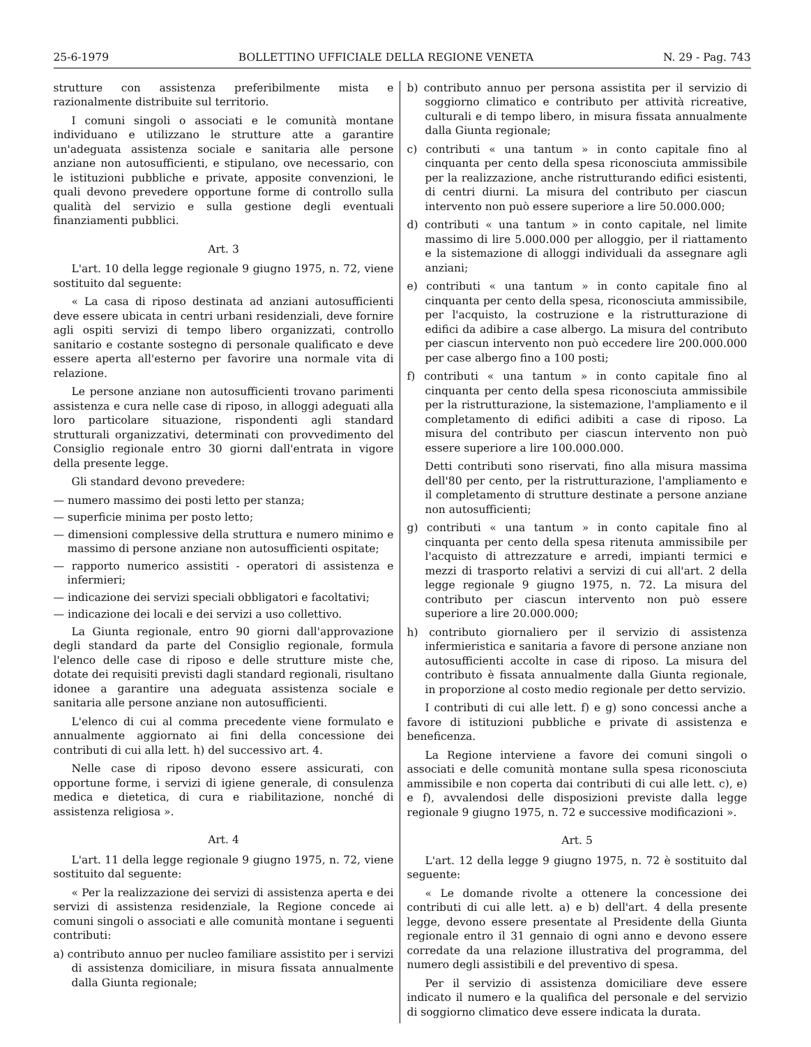25-6-1979 BOLLETTINO UFFICIALE DELLA REGIONE VENETA N. 29 - Pag. 743
strutture con assistenza preferibilmente mista e razionalmente distribuite sul territorio.
I comuni singoli o associati e le comunità montane individuano e utilizzano le strutture atte a garantire un'adeguata assistenza sociale e sanitaria alle persone anziane non autosufficienti, e stipulano, ove necessario, con le istituzioni pubbliche e private, apposite convenzioni, le quali devono prevedere opportune forme di controllo sulla qualità del servizio e sulla gestione degli eventuali finanziamenti pubblici.
Art. 3
L'art. 10 della legge regionale 9 giugno 1975, n. 72, viene sostituito dal seguente:
« La casa di riposo destinata ad anziani autosufficienti deve essere ubicata in centri urbani residenziali, deve fornire agli ospiti servizi di tempo libero organizzati, controllo sanitario e costante sostegno di personale qualificato e deve essere aperta all'esterno per favorire una normale vita di relazione.
Le persone anziane non autosufficienti trovano parimenti assistenza e cura nelle case di riposo, in alloggi adeguati alla loro particolare situazione, rispondenti agli standard strutturali organizzativi, determinati con provvedimento del Consiglio regionale entro 30 giorni dall'entrata in vigore della presente legge.
Gli standard devono prevedere:
— numero massimo dei posti letto per stanza;
— superficie minima per posto letto;
— dimensioni complessive della struttura e numero minimo e massimo di persone anziane non autosufficienti ospitate;
— rapporto numerico assistiti - operatori di assistenza e infermieri;
— indicazione dei servizi speciali obbligatori e facoltativi;
— indicazione dei locali e dei servizi a uso collettivo.
La Giunta regionale, entro 90 giorni dall'approvazione degli standard da parte del Consiglio regionale, formula l'elenco delle case di riposo e delle strutture miste che, dotate dei requisiti previsti dagli standard regionali, risultano idonee a garantire una adeguata assistenza sociale e sanitaria alle persone anziane non autosufficienti.
L'elenco di cui al comma precedente viene formulato e annualmente aggiornato ai fini della concessione dei contributi di cui alla lett. h) del successivo art. 4.
Nelle case di riposo devono essere assicurati, con opportune forme, i servizi di igiene generale, di consulenza medica e dietetica, di cura e riabilitazione, nonché di assistenza religiosa ».
Art. 4
L'art. 11 della legge regionale 9 giugno 1975, n. 72, viene sostituito dal seguente:
« Per la realizzazione dei servizi di assistenza aperta e dei servizi di assistenza residenziale, la Regione concede ai comuni singoli o associati e alle comunità montane i seguenti contributi:
a) contributo annuo per nucleo familiare assistito per i servizi di assistenza domiciliare, in misura fissata annualmente dalla Giunta regionale;
b) contributo annuo per persona assistita per il servizio di soggiorno climatico e contributo per attività ricreative, culturali e di tempo libero, in misura fissata annualmente dalla Giunta regionale;
c) contributi « una tantum » in conto capitale fino al cinquanta per cento della spesa riconosciuta ammissibile per la realizzazione, anche ristrutturando edifici esistenti, di centri diurni. La misura del contributo per ciascun intervento non può essere superiore a lire 50.000.000;
d) contributi « una tantum » in conto capitale, nel limite massimo di lire 5.000.000 per alloggio, per il riattamento e la sistemazione di alloggi individuali da assegnare agli anziani;
e) contributi « una tantum » in conto capitale fino al cinquanta per cento della spesa, riconosciuta ammissibile, per l'acquisto, la costruzione e la ristrutturazione di edifici da adibire a case albergo. La misura del contributo per ciascun intervento non può eccedere lire 200.000.000 per case albergo fino a 100 posti;
f) contributi « una tantum » in conto capitale fino al cinquanta per cento della spesa riconosciuta ammissibile per la ristrutturazione, la sistemazione, l'ampliamento e il completamento di edifici adibiti a case di riposo. La misura del contributo per ciascun intervento non può essere superiore a lire 100.000.000.
Detti contributi sono riservati, fino alla misura massima dell'80 per cento, per la ristrutturazione, l'ampliamento e il completamento di strutture destinate a persone anziane non autosufficienti;
g) contributi « una tantum » in conto capitale fino al cinquanta per cento della spesa ritenuta ammissibile per l'acquisto di attrezzature e arredi, impianti termici e mezzi di trasporto relativi a servizi di cui all'art. 2 della legge regionale 9 giugno 1975, n. 72. La misura del contributo per ciascun intervento non può essere superiore a lire 20.000.000;
h) contributo giornaliero per il servizio di assistenza infermieristica e sanitaria a favore di persone anziane non autosufficienti accolte in case di riposo. La misura del contributo è fissata annualmente dalla Giunta regionale, in proporzione al costo medio regionale per detto servizio.
I contributi di cui alle lett. f) e g) sono concessi anche a favore di istituzioni pubbliche e private di assistenza e beneficenza.
La Regione interviene a favore dei comuni singoli o associati e delle comunità montane sulla spesa riconosciuta ammissibile e non coperta dai contributi di cui alle lett. c), e) e f), avvalendosi delle disposizioni previste dalla legge regionale 9 giugno 1975, n. 72 e successive modificazioni ».
Art. 5
L'art. 12 della legge 9 giugno 1975, n. 72 è sostituito dal seguente:
« Le domande rivolte a ottenere la concessione dei contributi di cui alle lett. a) e b) dell'art. 4 della presente legge, devono essere presentate al Presidente della Giunta regionale entro il 31 gennaio di ogni anno e devono essere corredate da una relazione illustrativa del programma, del numero degli assistibili e del preventivo di spesa.
Per il servizio di assistenza domiciliare deve essere indicato il numero e la qualifica del personale e del servizio di soggiorno climatico deve essere indicata la durata.